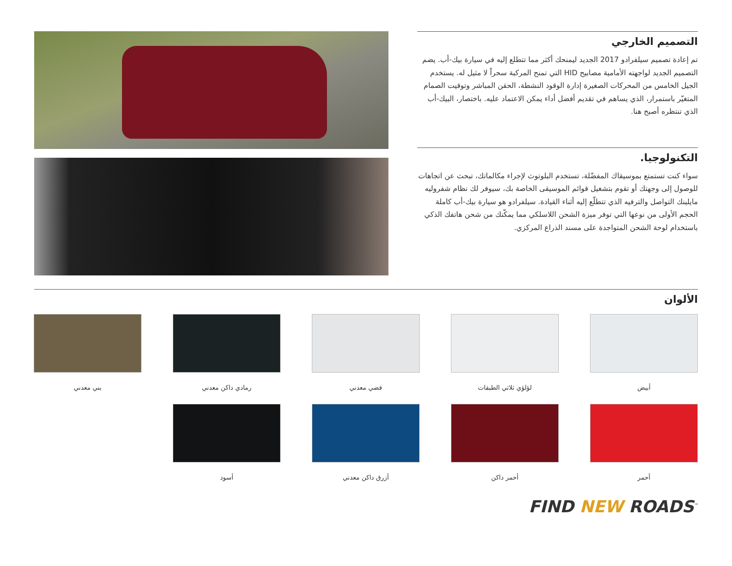التصميم الخارجي
تم إعادة تصميم سيلفرادو 2017 الجديد ليمنحك أكثر مما تتطلع إليه في سيارة بيك-أب. يضم التصميم الجديد لواجهته الأمامية مصابيح HID التي تمنح المركبة سحراً لا مثيل له. يستخدم الجيل الخامس من المحركات الصغيرة إدارة الوقود النشطة، الحقن المباشر وتوقيت الصمام المتغيّر باستمرار، الذي يساهم في تقديم أفضل أداء يمكن الاعتماد عليه. باختصار، البيك-أب الذي تنتظره أصبح هنا.
التكنولوجيا.
سواء كنت تستمتع بموسيقاك المفضّلة، تستخدم البلوتوث لإجراء مكالماتك، تبحث عن اتجاهات للوصول إلى وجهتك أو تقوم بتشغيل قوائم الموسيقى الخاصة بك، سيوفر لك نظام شفروليه مايلينك التواصل والترفيه الذي تتطلّع إليه أثناء القيادة. سيلفرادو هو سيارة بيك-أب كاملة الحجم الأولى من نوعها التي توفر ميزة الشحن اللاسلكي مما يمكّنك من شحن هاتفك الذكي باستخدام لوحة الشحن المتواجدة على مسند الذراع المركزي.
الألوان
أبيض
لؤلؤي ثلاثي الطبقات
فضي معدني
رمادي داكن معدني
بني معدني
أحمر
أحمر داكن
أزرق داكن معدني
أسود
FIND NEW ROADS<sup>™</sup>